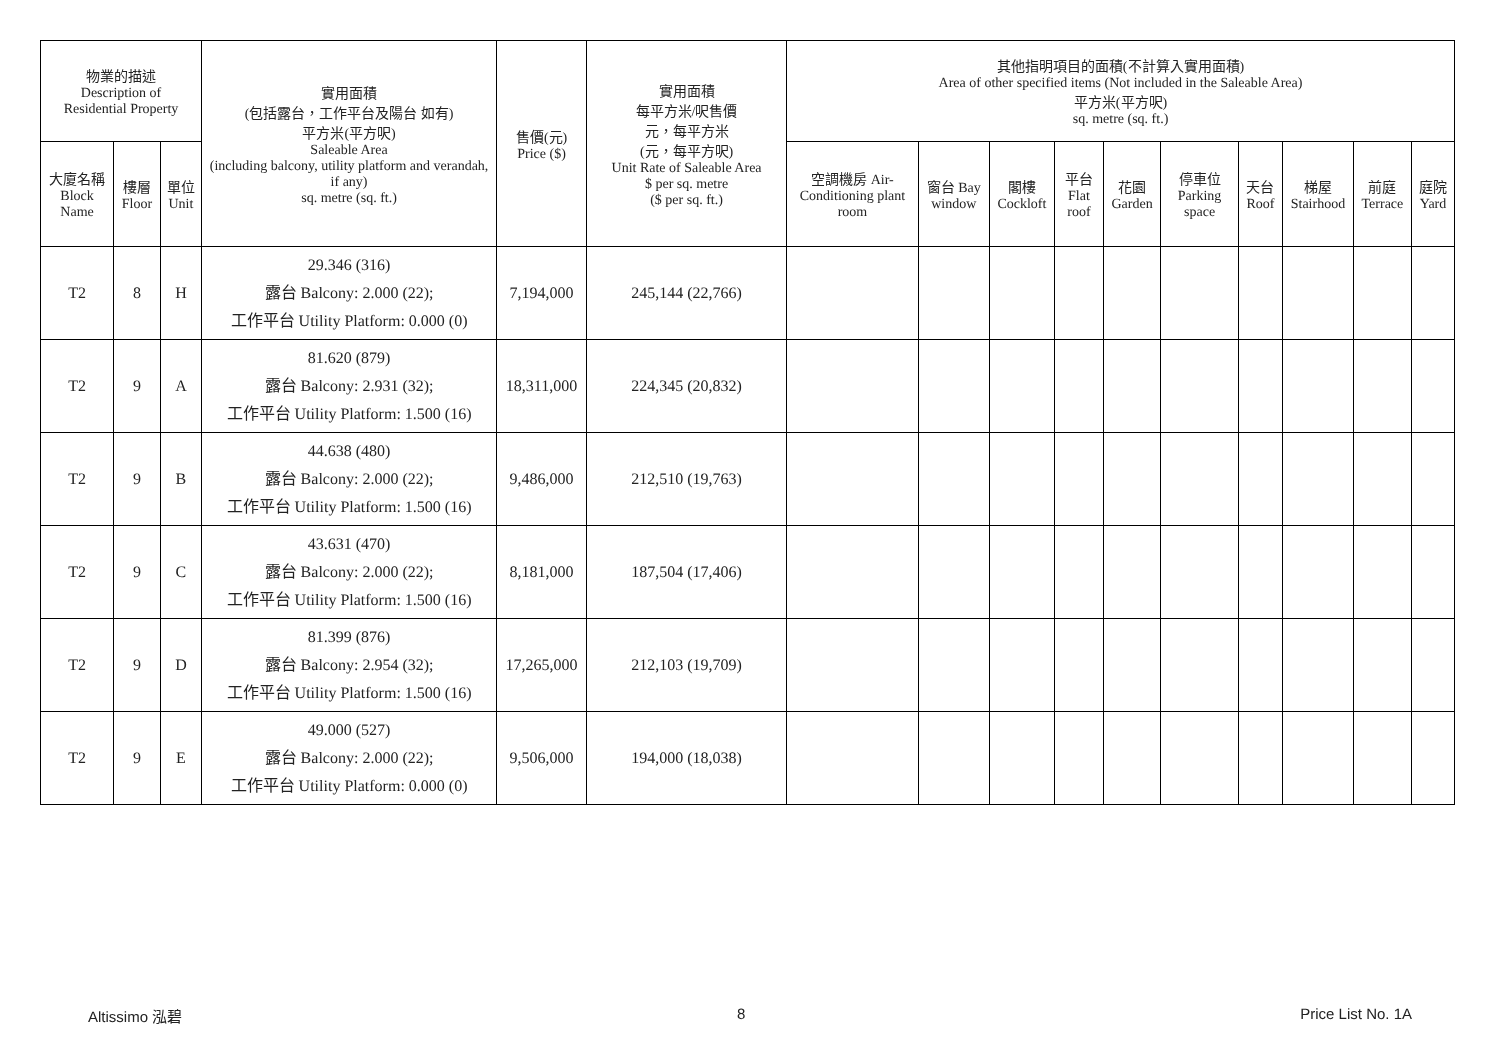| 物業的描述 Description of Residential Property | | | 實用面積 (包括露台，工作平台及陽台 如有) 平方米(平方呎) Saleable Area (including balcony, utility platform and verandah, if any) sq. metre (sq. ft.) | 售價(元) Price ($) | 實用面積 每平方米/呎售價 元，每平方米 (元，每平方呎) Unit Rate of Saleable Area $ per sq. metre ($ per sq. ft.) | 其他指明項目的面積(不計算入實用面積) Area of other specified items (Not included in the Saleable Area) 平方米(平方呎) sq. metre (sq. ft.) | | | | | | | | | |
| --- | --- | --- | --- | --- | --- | --- | --- | --- | --- | --- | --- | --- | --- | --- | --- |
| 大廈名稱 Block Name | 樓層 Floor | 單位 Unit | | | | 空調機房 Air-Conditioning plant room | 窗台 Bay window | 閣樓 Cockloft | 平台 Flat roof | 花園 Garden | 停車位 Parking space | 天台 Roof | 梯屋 Stairhood | 前庭 Terrace | 庭院 Yard |
| T2 | 8 | H | 29.346 (316) 露台 Balcony: 2.000 (22); 工作平台 Utility Platform: 0.000 (0) | 7,194,000 | 245,144 (22,766) | | | | | | | | | | |
| T2 | 9 | A | 81.620 (879) 露台 Balcony: 2.931 (32); 工作平台 Utility Platform: 1.500 (16) | 18,311,000 | 224,345 (20,832) | | | | | | | | | | |
| T2 | 9 | B | 44.638 (480) 露台 Balcony: 2.000 (22); 工作平台 Utility Platform: 1.500 (16) | 9,486,000 | 212,510 (19,763) | | | | | | | | | | |
| T2 | 9 | C | 43.631 (470) 露台 Balcony: 2.000 (22); 工作平台 Utility Platform: 1.500 (16) | 8,181,000 | 187,504 (17,406) | | | | | | | | | | |
| T2 | 9 | D | 81.399 (876) 露台 Balcony: 2.954 (32); 工作平台 Utility Platform: 1.500 (16) | 17,265,000 | 212,103 (19,709) | | | | | | | | | | |
| T2 | 9 | E | 49.000 (527) 露台 Balcony: 2.000 (22); 工作平台 Utility Platform: 0.000 (0) | 9,506,000 | 194,000 (18,038) | | | | | | | | | | |
Altissimo 泓碧 8 Price List No. 1A